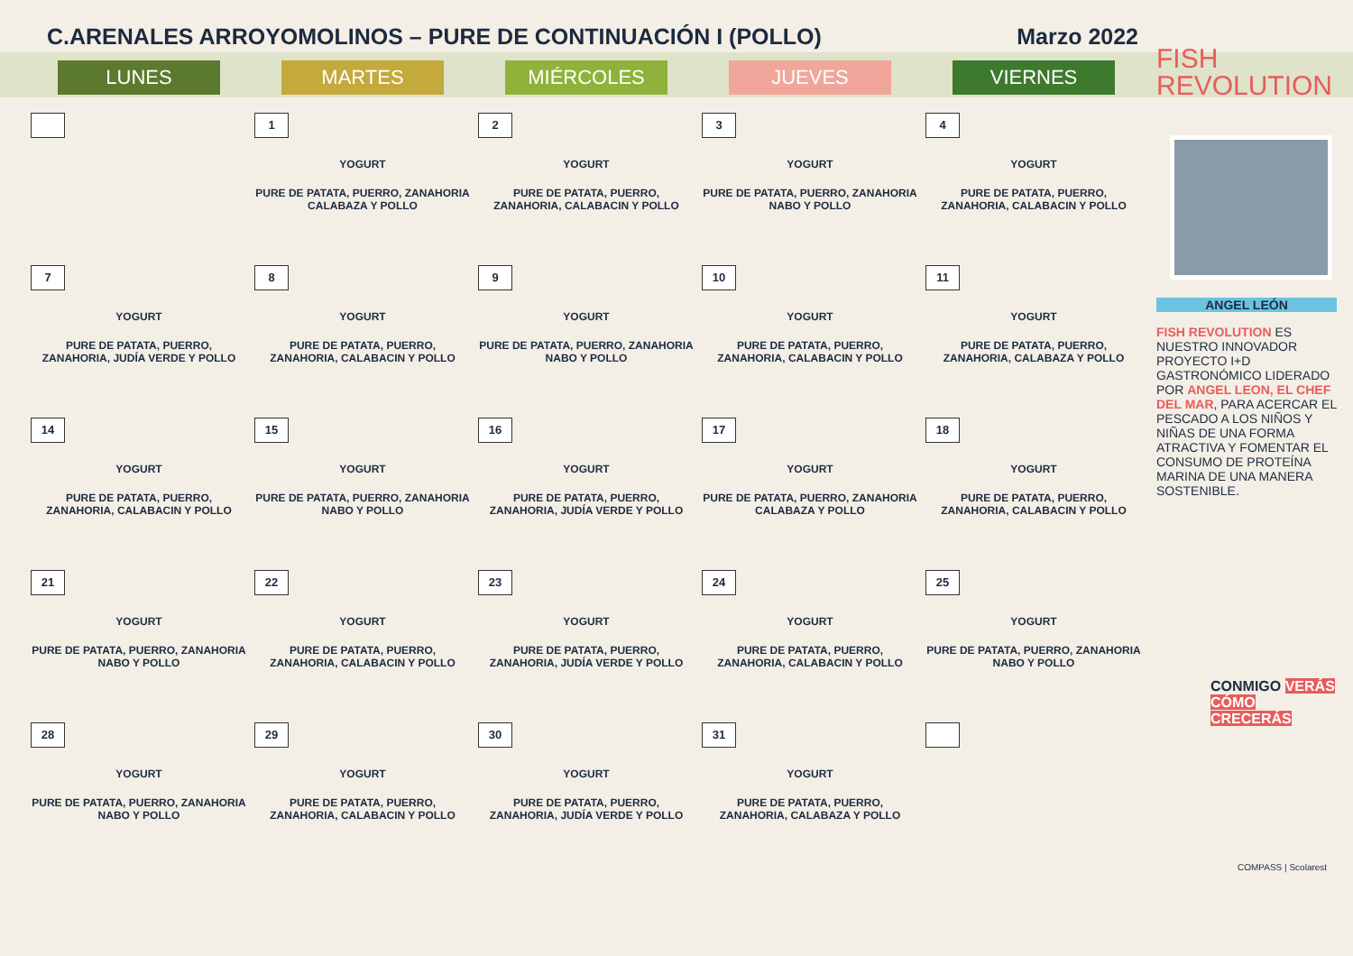C.ARENALES ARROYOMOLINOS – PURE DE CONTINUACIÓN I (POLLO)
Marzo 2022
| LUNES | MARTES | MIÉRCOLES | JUEVES | VIERNES |
| --- | --- | --- | --- | --- |
| | 1 YOGURT PURE DE PATATA, PUERRO, ZANAHORIA CALABAZA Y POLLO | 2 YOGURT PURE DE PATATA, PUERRO, ZANAHORIA, CALABACIN Y POLLO | 3 YOGURT PURE DE PATATA, PUERRO, ZANAHORIA NABO Y POLLO | 4 YOGURT PURE DE PATATA, PUERRO, ZANAHORIA, CALABACIN Y POLLO |
| 7 YOGURT PURE DE PATATA, PUERRO, ZANAHORIA, JUDÍA VERDE Y POLLO | 8 YOGURT PURE DE PATATA, PUERRO, ZANAHORIA, CALABACIN Y POLLO | 9 YOGURT PURE DE PATATA, PUERRO, ZANAHORIA NABO Y POLLO | 10 YOGURT PURE DE PATATA, PUERRO, ZANAHORIA, CALABACIN Y POLLO | 11 YOGURT PURE DE PATATA, PUERRO, ZANAHORIA, CALABAZA Y POLLO |
| 14 YOGURT PURE DE PATATA, PUERRO, ZANAHORIA, CALABACIN Y POLLO | 15 YOGURT PURE DE PATATA, PUERRO, ZANAHORIA NABO Y POLLO | 16 YOGURT PURE DE PATATA, PUERRO, ZANAHORIA, JUDÍA VERDE Y POLLO | 17 YOGURT PURE DE PATATA, PUERRO, ZANAHORIA CALABAZA Y POLLO | 18 YOGURT PURE DE PATATA, PUERRO, ZANAHORIA, CALABACIN Y POLLO |
| 21 YOGURT PURE DE PATATA, PUERRO, ZANAHORIA NABO Y POLLO | 22 YOGURT PURE DE PATATA, PUERRO, ZANAHORIA, CALABACIN Y POLLO | 23 YOGURT PURE DE PATATA, PUERRO, ZANAHORIA, JUDÍA VERDE Y POLLO | 24 YOGURT PURE DE PATATA, PUERRO, ZANAHORIA, CALABACIN Y POLLO | 25 YOGURT PURE DE PATATA, PUERRO, ZANAHORIA NABO Y POLLO |
| 28 YOGURT PURE DE PATATA, PUERRO, ZANAHORIA NABO Y POLLO | 29 YOGURT PURE DE PATATA, PUERRO, ZANAHORIA, CALABACIN Y POLLO | 30 YOGURT PURE DE PATATA, PUERRO, ZANAHORIA, JUDÍA VERDE Y POLLO | 31 YOGURT PURE DE PATATA, PUERRO, ZANAHORIA, CALABAZA Y POLLO | |
FISH
REVOLUTION
ANGEL LEÓN
FISH REVOLUTION ES NUESTRO INNOVADOR PROYECTO I+D GASTRONÓMICO LIDERADO POR ANGEL LEON, EL CHEF DEL MAR, PARA ACERCAR EL PESCADO A LOS NIÑOS Y NIÑAS DE UNA FORMA ATRACTIVA Y FOMENTAR EL CONSUMO DE PROTEÍNA MARINA DE UNA MANERA SOSTENIBLE.
CONMIGO VERÁS CÓMO CRECERÁS
COMPASS | Scolarest